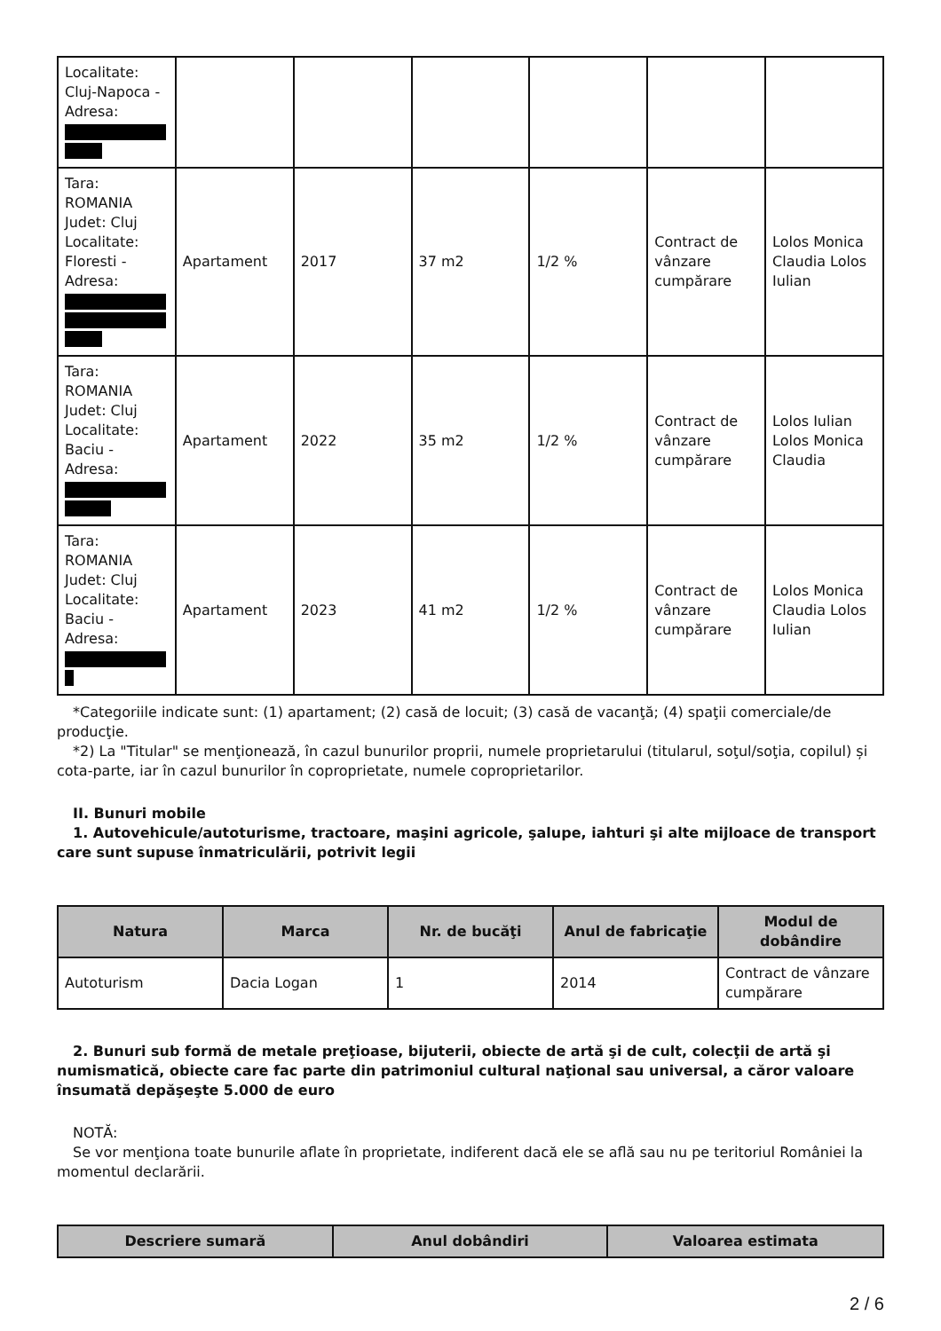| Localitate: Cluj-Napoca - Adresa: | | | | | | |
| Tara: ROMANIA Judet: Cluj Localitate: Floresti - Adresa: | Apartament | 2017 | 37 m2 | 1/2 % | Contract de vânzare cumpărare | Lolos Monica Claudia Lolos Iulian |
| Tara: ROMANIA Judet: Cluj Localitate: Baciu - Adresa: | Apartament | 2022 | 35 m2 | 1/2 % | Contract de vânzare cumpărare | Lolos Iulian Lolos Monica Claudia |
| Tara: ROMANIA Judet: Cluj Localitate: Baciu - Adresa: | Apartament | 2023 | 41 m2 | 1/2 % | Contract de vânzare cumpărare | Lolos Monica Claudia Lolos Iulian |
*Categoriile indicate sunt: (1) apartament; (2) casă de locuit; (3) casă de vacanţă; (4) spaţii comerciale/de producţie.
*2) La "Titular" se menţionează, în cazul bunurilor proprii, numele proprietarului (titularul, soţul/soţia, copilul) și cota-parte, iar în cazul bunurilor în coproprietate, numele coproprietarilor.
II. Bunuri mobile
1. Autovehicule/autoturisme, tractoare, maşini agricole, şalupe, iahturi şi alte mijloace de transport care sunt supuse înmatriculării, potrivit legii
| Natura | Marca | Nr. de bucăţi | Anul de fabricaţie | Modul de dobândire |
| --- | --- | --- | --- | --- |
| Autoturism | Dacia Logan | 1 | 2014 | Contract de vânzare cumpărare |
2. Bunuri sub formă de metale preţioase, bijuterii, obiecte de artă şi de cult, colecţii de artă şi numismatică, obiecte care fac parte din patrimoniul cultural naţional sau universal, a căror valoare însumată depăşeşte 5.000 de euro
NOTĂ:
Se vor menţiona toate bunurile aflate în proprietate, indiferent dacă ele se află sau nu pe teritoriul României la momentul declarării.
| Descriere sumară | Anul dobândiri | Valoarea estimata |
| --- | --- | --- |
2 / 6